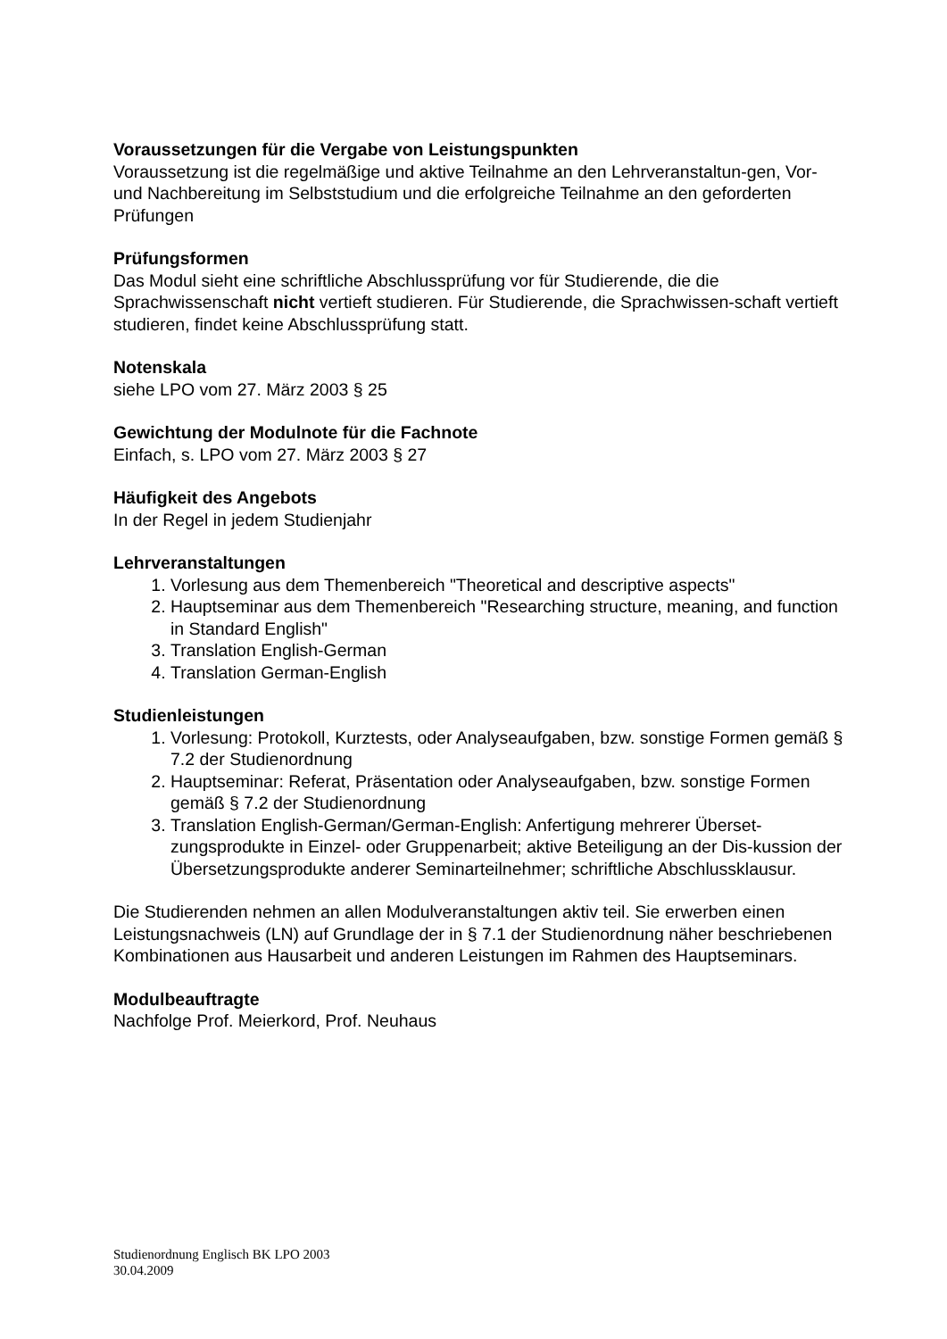Voraussetzungen für die Vergabe von Leistungspunkten
Voraussetzung ist die regelmäßige und aktive Teilnahme an den Lehrveranstaltun-gen, Vor- und Nachbereitung im Selbststudium und die erfolgreiche Teilnahme an den geforderten Prüfungen
Prüfungsformen
Das Modul sieht eine schriftliche Abschlussprüfung vor für Studierende, die die Sprachwissenschaft nicht vertieft studieren. Für Studierende, die Sprachwissen-schaft vertieft studieren, findet keine Abschlussprüfung statt.
Notenskala
siehe LPO vom 27. März 2003 § 25
Gewichtung der Modulnote für die Fachnote
Einfach, s. LPO vom 27. März 2003 § 27
Häufigkeit des Angebots
In der Regel in jedem Studienjahr
Lehrveranstaltungen
1. Vorlesung aus dem Themenbereich "Theoretical and descriptive aspects"
2. Hauptseminar aus dem Themenbereich "Researching structure, meaning, and function in Standard English"
3. Translation English-German
4. Translation German-English
Studienleistungen
1. Vorlesung: Protokoll, Kurztests, oder Analyseaufgaben, bzw. sonstige Formen gemäß § 7.2 der Studienordnung
2. Hauptseminar: Referat, Präsentation oder Analyseaufgaben, bzw. sonstige Formen gemäß § 7.2 der Studienordnung
3. Translation English-German/German-English: Anfertigung mehrerer Überset-zungsprodukte in Einzel- oder Gruppenarbeit; aktive Beteiligung an der Dis-kussion der Übersetzungsprodukte anderer Seminarteilnehmer; schriftliche Abschlussklausur.
Die Studierenden nehmen an allen Modulveranstaltungen aktiv teil. Sie erwerben einen Leistungsnachweis (LN) auf Grundlage der in § 7.1 der Studienordnung näher beschriebenen Kombinationen aus Hausarbeit und anderen Leistungen im Rahmen des Hauptseminars.
Modulbeauftragte
Nachfolge Prof. Meierkord, Prof. Neuhaus
Studienordnung Englisch BK LPO 2003
30.04.2009